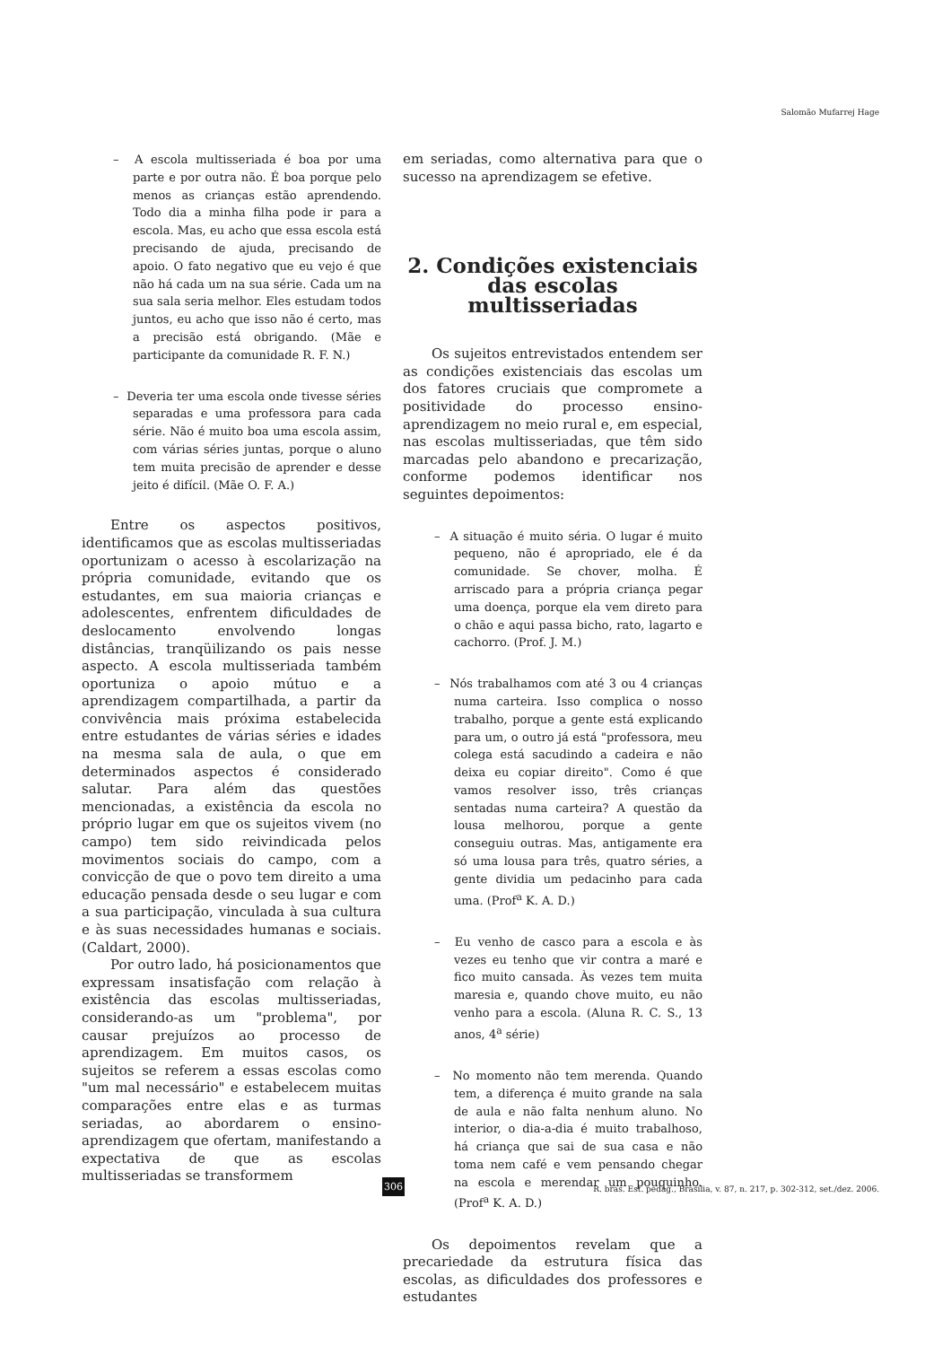Salomão Mufarrej Hage
– A escola multisseriada é boa por uma parte e por outra não. É boa porque pelo menos as crianças estão aprendendo. Todo dia a minha filha pode ir para a escola. Mas, eu acho que essa escola está precisando de ajuda, precisando de apoio. O fato negativo que eu vejo é que não há cada um na sua série. Cada um na sua sala seria melhor. Eles estudam todos juntos, eu acho que isso não é certo, mas a precisão está obrigando. (Mãe e participante da comunidade R. F. N.)
– Deveria ter uma escola onde tivesse séries separadas e uma professora para cada série. Não é muito boa uma escola assim, com várias séries juntas, porque o aluno tem muita precisão de aprender e desse jeito é difícil. (Mãe O. F. A.)
Entre os aspectos positivos, identificamos que as escolas multisseriadas oportunizam o acesso à escolarização na própria comunidade, evitando que os estudantes, em sua maioria crianças e adolescentes, enfrentem dificuldades de deslocamento envolvendo longas distâncias, tranqüilizando os pais nesse aspecto. A escola multisseriada também oportuniza o apoio mútuo e a aprendizagem compartilhada, a partir da convivência mais próxima estabelecida entre estudantes de várias séries e idades na mesma sala de aula, o que em determinados aspectos é considerado salutar. Para além das questões mencionadas, a existência da escola no próprio lugar em que os sujeitos vivem (no campo) tem sido reivindicada pelos movimentos sociais do campo, com a convicção de que o povo tem direito a uma educação pensada desde o seu lugar e com a sua participação, vinculada à sua cultura e às suas necessidades humanas e sociais. (Caldart, 2000).
Por outro lado, há posicionamentos que expressam insatisfação com relação à existência das escolas multisseriadas, considerando-as um "problema", por causar prejuízos ao processo de aprendizagem. Em muitos casos, os sujeitos se referem a essas escolas como "um mal necessário" e estabelecem muitas comparações entre elas e as turmas seriadas, ao abordarem o ensino-aprendizagem que ofertam, manifestando a expectativa de que as escolas multisseriadas se transformem
em seriadas, como alternativa para que o sucesso na aprendizagem se efetive.
2. Condições existenciais das escolas multisseriadas
Os sujeitos entrevistados entendem ser as condições existenciais das escolas um dos fatores cruciais que compromete a positividade do processo ensino-aprendizagem no meio rural e, em especial, nas escolas multisseriadas, que têm sido marcadas pelo abandono e precarização, conforme podemos identificar nos seguintes depoimentos:
– A situação é muito séria. O lugar é muito pequeno, não é apropriado, ele é da comunidade. Se chover, molha. É arriscado para a própria criança pegar uma doença, porque ela vem direto para o chão e aqui passa bicho, rato, lagarto e cachorro. (Prof. J. M.)
– Nós trabalhamos com até 3 ou 4 crianças numa carteira. Isso complica o nosso trabalho, porque a gente está explicando para um, o outro já está "professora, meu colega está sacudindo a cadeira e não deixa eu copiar direito". Como é que vamos resolver isso, três crianças sentadas numa carteira? A questão da lousa melhorou, porque a gente conseguiu outras. Mas, antigamente era só uma lousa para três, quatro séries, a gente dividia um pedacinho para cada uma. (Prof<sup>a</sup> K. A. D.)
– Eu venho de casco para a escola e às vezes eu tenho que vir contra a maré e fico muito cansada. Às vezes tem muita maresia e, quando chove muito, eu não venho para a escola. (Aluna R. C. S., 13 anos, 4<sup>a</sup> série)
– No momento não tem merenda. Quando tem, a diferença é muito grande na sala de aula e não falta nenhum aluno. No interior, o dia-a-dia é muito trabalhoso, há criança que sai de sua casa e não toma nem café e vem pensando chegar na escola e merendar um pouquinho. (Prof<sup>a</sup> K. A. D.)
Os depoimentos revelam que a precariedade da estrutura física das escolas, as dificuldades dos professores e estudantes
306
R. bras. Est. pedag., Brasília, v. 87, n. 217, p. 302-312, set./dez. 2006.